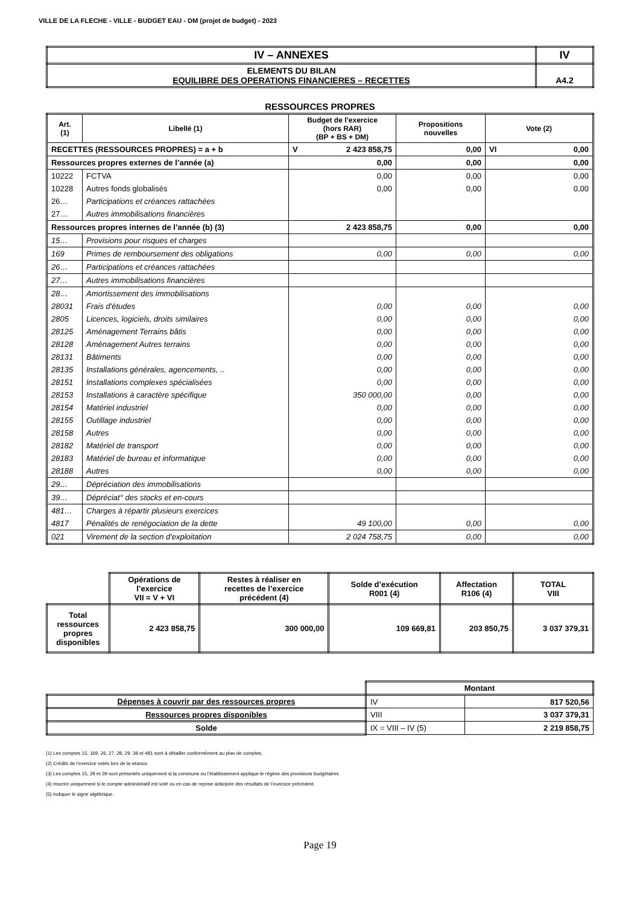VILLE DE LA FLECHE - VILLE - BUDGET EAU - DM (projet de budget) - 2023
| IV – ANNEXES | IV |
| ELEMENTS DU BILAN EQUILIBRE DES OPERATIONS FINANCIERES – RECETTES | A4.2 |
RESSOURCES PROPRES
| Art. (1) | Libellé (1) | Budget de l’exercice (hors RAR) (BP + BS + DM) | Propositions nouvelles | Vote (2) |
| --- | --- | --- | --- | --- |
| RECETTES (RESSOURCES PROPRES) = a + b | | V 2 423 858,75 | 0,00 | VI 0,00 |
| Ressources propres externes de l’année (a) | | 0,00 | 0,00 | 0,00 |
| 10222 | FCTVA | 0,00 | 0,00 | 0,00 |
| 10228 | Autres fonds globalisés | 0,00 | 0,00 | 0,00 |
| 26… | Participations et créances rattachées | | | |
| 27… | Autres immobilisations financières | | | |
| Ressources propres internes de l’année (b) (3) | | 2 423 858,75 | 0,00 | 0,00 |
| 15… | Provisions pour risques et charges | | | |
| 169 | Primes de remboursement des obligations | 0,00 | 0,00 | 0,00 |
| 26… | Participations et créances rattachées | | | |
| 27… | Autres immobilisations financières | | | |
| 28… | Amortissement des immobilisations | | | |
| 28031 | Frais d'études | 0,00 | 0,00 | 0,00 |
| 2805 | Licences, logiciels, droits similaires | 0,00 | 0,00 | 0,00 |
| 28125 | Aménagement Terrains bâtis | 0,00 | 0,00 | 0,00 |
| 28128 | Aménagement Autres terrains | 0,00 | 0,00 | 0,00 |
| 28131 | Bâtiments | 0,00 | 0,00 | 0,00 |
| 28135 | Installations générales, agencements, .. | 0,00 | 0,00 | 0,00 |
| 28151 | Installations complexes spécialisées | 0,00 | 0,00 | 0,00 |
| 28153 | Installations à caractère spécifique | 350 000,00 | 0,00 | 0,00 |
| 28154 | Matériel industriel | 0,00 | 0,00 | 0,00 |
| 28155 | Outillage industriel | 0,00 | 0,00 | 0,00 |
| 28158 | Autres | 0,00 | 0,00 | 0,00 |
| 28182 | Matériel de transport | 0,00 | 0,00 | 0,00 |
| 28183 | Matériel de bureau et informatique | 0,00 | 0,00 | 0,00 |
| 28188 | Autres | 0,00 | 0,00 | 0,00 |
| 29… | Dépréciation des immobilisations | | | |
| 39… | Dépréciat° des stocks et en-cours | | | |
| 481… | Charges à répartir plusieurs exercices | | | |
| 4817 | Pénalités de renégociation de la dette | 49 100,00 | 0,00 | 0,00 |
| 021 | Virement de la section d'exploitation | 2 024 758,75 | 0,00 | 0,00 |
| | Opérations de l’exercice VII = V + VI | Restes à réaliser en recettes de l’exercice précédent (4) | Solde d’exécution R001 (4) | Affectation R106 (4) | TOTAL VIII |
| Total ressources propres disponibles | 2 423 858,75 | 300 000,00 | 109 669,81 | 203 850,75 | 3 037 379,31 |
| | Montant | |
| Dépenses à couvrir par des ressources propres | IV | 817 520,56 |
| Ressources propres disponibles | VIII | 3 037 379,31 |
| Solde | IX = VIII – IV (5) | 2 219 858,75 |
(1) Les comptes 15, 169, 26, 27, 28, 29, 39 et 481 sont à détailler conformément au plan de comptes.
(2) Crédits de l’exercice votés lors de la séance.
(3) Les comptes 15, 29 et 39 sont présentés uniquement si la commune ou l’établissement applique le régime des provisions budgétaires.
(4) Inscrire uniquement si le compte administratif est voté ou en cas de reprise anticipée des résultats de l’exercice précédent.
(5) Indiquer le signe algébrique.
Page 19